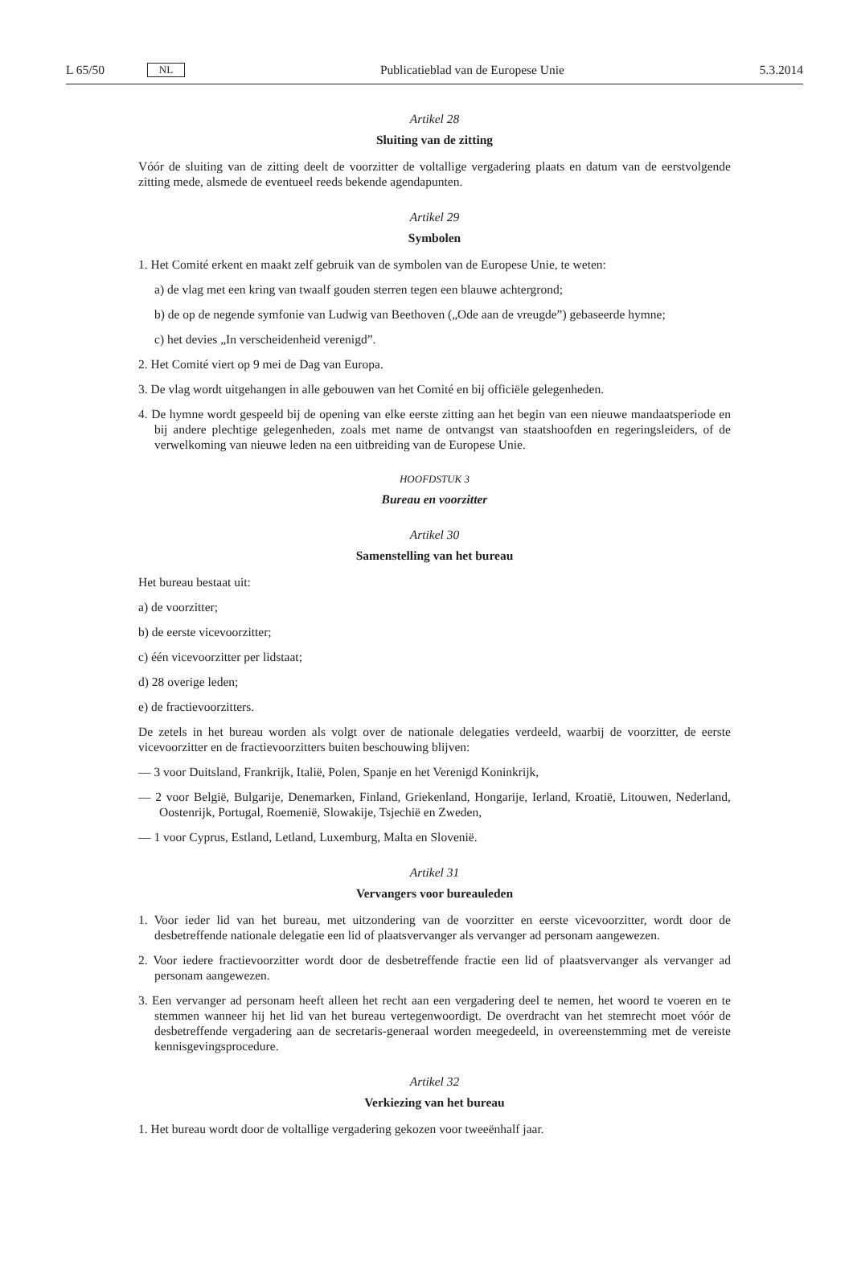L 65/50 NL Publicatieblad van de Europese Unie 5.3.2014
Artikel 28
Sluiting van de zitting
Vóór de sluiting van de zitting deelt de voorzitter de voltallige vergadering plaats en datum van de eerst­volgende zitting mede, alsmede de eventueel reeds bekende agendapunten.
Artikel 29
Symbolen
1. Het Comité erkent en maakt zelf gebruik van de symbolen van de Europese Unie, te weten:
a) de vlag met een kring van twaalf gouden sterren tegen een blauwe achtergrond;
b) de op de negende symfonie van Ludwig van Beethoven („Ode aan de vreugde”) gebaseerde hymne;
c) het devies „In verscheidenheid verenigd”.
2. Het Comité viert op 9 mei de Dag van Europa.
3. De vlag wordt uitgehangen in alle gebouwen van het Comité en bij officiële gelegenheden.
4. De hymne wordt gespeeld bij de opening van elke eerste zitting aan het begin van een nieuwe mandaats­periode en bij andere plechtige gelegenheden, zoals met name de ontvangst van staatshoofden en regeringsleiders, of de verwelkoming van nieuwe leden na een uitbreiding van de Europese Unie.
HOOFDSTUK 3
Bureau en voorzitter
Artikel 30
Samenstelling van het bureau
Het bureau bestaat uit:
a) de voorzitter;
b) de eerste vicevoorzitter;
c) één vicevoorzitter per lidstaat;
d) 28 overige leden;
e) de fractievoorzitters.
De zetels in het bureau worden als volgt over de nationale delegaties verdeeld, waarbij de voorzitter, de eerste vicevoorzitter en de fractievoorzitters buiten beschouwing blijven:
— 3 voor Duitsland, Frankrijk, Italië, Polen, Spanje en het Verenigd Koninkrijk,
— 2 voor België, Bulgarije, Denemarken, Finland, Griekenland, Hongarije, Ierland, Kroatië, Litouwen, Neder­land, Oostenrijk, Portugal, Roemenië, Slowakije, Tsjechië en Zweden,
— 1 voor Cyprus, Estland, Letland, Luxemburg, Malta en Slovenië.
Artikel 31
Vervangers voor bureauleden
1. Voor ieder lid van het bureau, met uitzondering van de voorzitter en eerste vicevoorzitter, wordt door de desbetreffende nationale delegatie een lid of plaatsvervanger als vervanger ad personam aangewezen.
2. Voor iedere fractievoorzitter wordt door de desbetreffende fractie een lid of plaatsvervanger als vervanger ad personam aangewezen.
3. Een vervanger ad personam heeft alleen het recht aan een vergadering deel te nemen, het woord te voeren en te stemmen wanneer hij het lid van het bureau vertegenwoordigt. De overdracht van het stemrecht moet vóór de desbetreffende vergadering aan de secretaris-generaal worden meegedeeld, in overeenstemming met de vereiste kennisgevingsprocedure.
Artikel 32
Verkiezing van het bureau
1. Het bureau wordt door de voltallige vergadering gekozen voor tweeënhalf jaar.